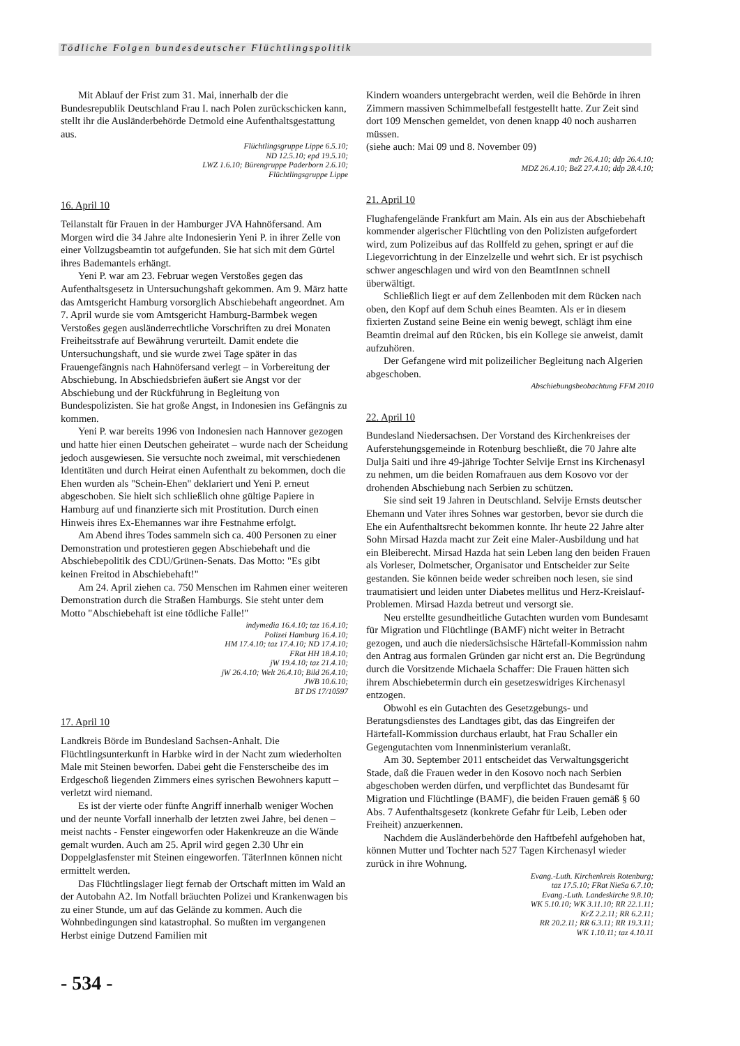Tödliche Folgen bundesdeutscher Flüchtlingspolitik
Mit Ablauf der Frist zum 31. Mai, innerhalb der die Bundesrepublik Deutschland Frau I. nach Polen zurückschicken kann, stellt ihr die Ausländerbehörde Detmold eine Aufenthaltsgestattung aus.
Flüchtlingsgruppe Lippe 6.5.10;
ND 12.5.10; epd 19.5.10;
LWZ 1.6.10; Bürengruppe Paderborn 2.6.10;
Flüchtlingsgruppe Lippe
16. April 10
Teilanstalt für Frauen in der Hamburger JVA Hahnöfersand. Am Morgen wird die 34 Jahre alte Indonesierin Yeni P. in ihrer Zelle von einer Vollzugsbeamtin tot aufgefunden. Sie hat sich mit dem Gürtel ihres Bademantels erhängt.
Yeni P. war am 23. Februar wegen Verstoßes gegen das Aufenthaltsgesetz in Untersuchungshaft gekommen. Am 9. März hatte das Amtsgericht Hamburg vorsorglich Abschiebehaft angeordnet. Am 7. April wurde sie vom Amtsgericht Hamburg-Barmbek wegen Verstoßes gegen ausländerrechtliche Vorschriften zu drei Monaten Freiheitsstrafe auf Bewährung verurteilt. Damit endete die Untersuchungshaft, und sie wurde zwei Tage später in das Frauengefängnis nach Hahnöfersand verlegt – in Vorbereitung der Abschiebung. In Abschiedsbriefen äußert sie Angst vor der Abschiebung und der Rückführung in Begleitung von Bundespolizisten. Sie hat große Angst, in Indonesien ins Gefängnis zu kommen.
Yeni P. war bereits 1996 von Indonesien nach Hannover gezogen und hatte hier einen Deutschen geheiratet – wurde nach der Scheidung jedoch ausgewiesen. Sie versuchte noch zweimal, mit verschiedenen Identitäten und durch Heirat einen Aufenthalt zu bekommen, doch die Ehen wurden als "Schein-Ehen" deklariert und Yeni P. erneut abgeschoben. Sie hielt sich schließlich ohne gültige Papiere in Hamburg auf und finanzierte sich mit Prostitution. Durch einen Hinweis ihres Ex-Ehemannes war ihre Festnahme erfolgt.
Am Abend ihres Todes sammeln sich ca. 400 Personen zu einer Demonstration und protestieren gegen Abschiebehaft und die Abschiebepolitik des CDU/Grünen-Senats. Das Motto: "Es gibt keinen Freitod in Abschiebehaft!"
Am 24. April ziehen ca. 750 Menschen im Rahmen einer weiteren Demonstration durch die Straßen Hamburgs. Sie steht unter dem Motto "Abschiebehaft ist eine tödliche Falle!"
indymedia 16.4.10; taz 16.4.10;
Polizei Hamburg 16.4.10;
HM 17.4.10; taz 17.4.10; ND 17.4.10;
FRat HH 18.4.10;
jW 19.4.10; taz 21.4.10;
jW 26.4.10; Welt 26.4.10; Bild 26.4.10;
JWB 10.6.10;
BT DS 17/10597
17. April 10
Landkreis Börde im Bundesland Sachsen-Anhalt. Die Flüchtlingsunterkunft in Harbke wird in der Nacht zum wiederholten Male mit Steinen beworfen. Dabei geht die Fensterscheibe des im Erdgeschoß liegenden Zimmers eines syrischen Bewohners kaputt – verletzt wird niemand.
Es ist der vierte oder fünfte Angriff innerhalb weniger Wochen und der neunte Vorfall innerhalb der letzten zwei Jahre, bei denen – meist nachts - Fenster eingeworfen oder Hakenkreuze an die Wände gemalt wurden. Auch am 25. April wird gegen 2.30 Uhr ein Doppelglasfenster mit Steinen eingeworfen. TäterInnen können nicht ermittelt werden.
Das Flüchtlingslager liegt fernab der Ortschaft mitten im Wald an der Autobahn A2. Im Notfall bräuchten Polizei und Krankenwagen bis zu einer Stunde, um auf das Gelände zu kommen. Auch die Wohnbedingungen sind katastrophal. So mußten im vergangenen Herbst einige Dutzend Familien mit
Kindern woanders untergebracht werden, weil die Behörde in ihren Zimmern massiven Schimmelbefall festgestellt hatte. Zur Zeit sind dort 109 Menschen gemeldet, von denen knapp 40 noch ausharren müssen.
(siehe auch: Mai 09 und 8. November 09)
mdr 26.4.10; ddp 26.4.10;
MDZ 26.4.10; BeZ 27.4.10; ddp 28.4.10;
21. April 10
Flughafengelände Frankfurt am Main. Als ein aus der Abschiebehaft kommender algerischer Flüchtling von den Polizisten aufgefordert wird, zum Polizeibus auf das Rollfeld zu gehen, springt er auf die Liegevorrichtung in der Einzelzelle und wehrt sich. Er ist psychisch schwer angeschlagen und wird von den BeamtInnen schnell überwältigt.
Schließlich liegt er auf dem Zellenboden mit dem Rücken nach oben, den Kopf auf dem Schuh eines Beamten. Als er in diesem fixierten Zustand seine Beine ein wenig bewegt, schlägt ihm eine Beamtin dreimal auf den Rücken, bis ein Kollege sie anweist, damit aufzuhören.
Der Gefangene wird mit polizeilicher Begleitung nach Algerien abgeschoben.
Abschiebungsbeobachtung FFM 2010
22. April 10
Bundesland Niedersachsen. Der Vorstand des Kirchenkreises der Auferstehungsgemeinde in Rotenburg beschließt, die 70 Jahre alte Dulja Saiti und ihre 49-jährige Tochter Selvije Ernst ins Kirchenasyl zu nehmen, um die beiden Romafrauen aus dem Kosovo vor der drohenden Abschiebung nach Serbien zu schützen.
Sie sind seit 19 Jahren in Deutschland. Selvije Ernsts deutscher Ehemann und Vater ihres Sohnes war gestorben, bevor sie durch die Ehe ein Aufenthaltsrecht bekommen konnte. Ihr heute 22 Jahre alter Sohn Mirsad Hazda macht zur Zeit eine Maler-Ausbildung und hat ein Bleiberecht. Mirsad Hazda hat sein Leben lang den beiden Frauen als Vorleser, Dolmetscher, Organisator und Entscheider zur Seite gestanden. Sie können beide weder schreiben noch lesen, sie sind traumatisiert und leiden unter Diabetes mellitus und Herz-Kreislauf-Problemen. Mirsad Hazda betreut und versorgt sie.
Neu erstellte gesundheitliche Gutachten wurden vom Bundesamt für Migration und Flüchtlinge (BAMF) nicht weiter in Betracht gezogen, und auch die niedersächsische Härtefall-Kommission nahm den Antrag aus formalen Gründen gar nicht erst an. Die Begründung durch die Vorsitzende Michaela Schaffer: Die Frauen hätten sich ihrem Abschiebetermin durch ein gesetzeswidriges Kirchenasyl entzogen.
Obwohl es ein Gutachten des Gesetzgebungs- und Beratungsdienstes des Landtages gibt, das das Eingreifen der Härtefall-Kommission durchaus erlaubt, hat Frau Schaller ein Gegengutachten vom Innenministerium veranlaßt.
Am 30. September 2011 entscheidet das Verwaltungsgericht Stade, daß die Frauen weder in den Kosovo noch nach Serbien abgeschoben werden dürfen, und verpflichtet das Bundesamt für Migration und Flüchtlinge (BAMF), die beiden Frauen gemäß § 60 Abs. 7 Aufenthaltsgesetz (konkrete Gefahr für Leib, Leben oder Freiheit) anzuerkennen.
Nachdem die Ausländerbehörde den Haftbefehl aufgehoben hat, können Mutter und Tochter nach 527 Tagen Kirchenasyl wieder zurück in ihre Wohnung.
Evang.-Luth. Kirchenkreis Rotenburg;
taz 17.5.10; FRat NieSa 6.7.10;
Evang.-Luth. Landeskirche 9.8.10;
WK 5.10.10; WK 3.11.10; RR 22.1.11;
KrZ 2.2.11; RR 6.2.11;
RR 20.2.11; RR 6.3.11; RR 19.3.11;
WK 1.10.11; taz 4.10.11
- 534 -